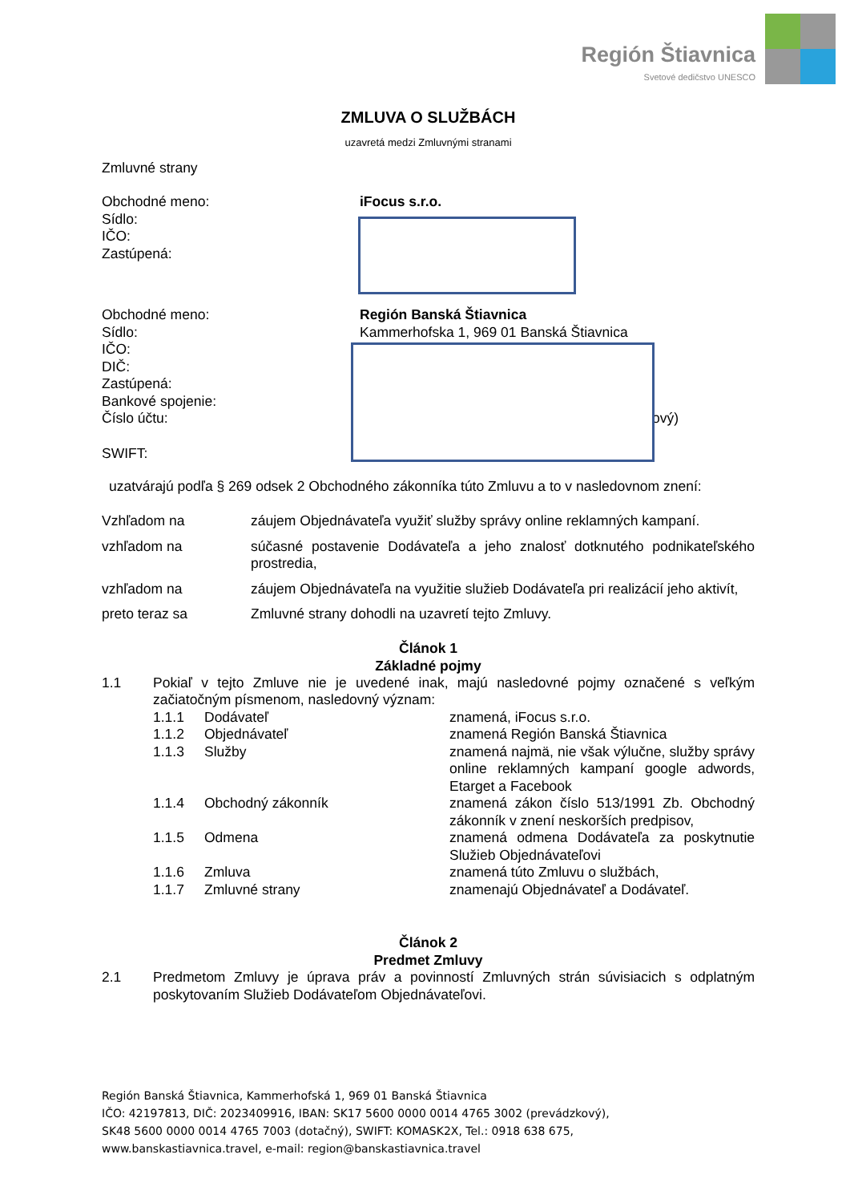Región Štiavnica
Svetové dedičstvo UNESCO
ZMLUVA O SLUŽBÁCH
uzavretá medzi Zmluvnými stranami
Zmluvné strany
Obchodné meno: iFocus s.r.o.
Sídlo:
IČO:
Zastúpená:
Obchodné meno: Región Banská Štiavnica
Sídlo:
Kammerhofska 1, 969 01 Banská Štiavnica
IČO:
DIČ:
Zastúpená:
Bankové spojenie:
Číslo účtu: ový)
SWIFT:
uzatvárajú podľa § 269 odsek 2 Obchodného zákonníka túto Zmluvu a to v nasledovnom znení:
Vzhľadom na záujem Objednávateľa využiť služby správy online reklamných kampaní.
vzhľadom na súčasné postavenie Dodávateľa a jeho znalosť dotknutého podnikateľského prostredia,
vzhľadom na záujem Objednávateľa na využitie služieb Dodávateľa pri realizácií jeho aktivít,
preto teraz sa Zmluvné strany dohodli na uzavretí tejto Zmluvy.
Článok 1
Základné pojmy
1.1 Pokiaľ v tejto Zmluve nie je uvedené inak, majú nasledovné pojmy označené s veľkým začiatočným písmenom, nasledovný význam:
1.1.1 Dodávateľ znamená, iFocus s.r.o.
1.1.2 Objednávateľ znamená Región Banská Štiavnica
1.1.3 Služby znamená najmä, nie však výlučne, služby správy online reklamných kampaní google adwords, Etarget a Facebook
1.1.4 Obchodný zákonník znamená zákon číslo 513/1991 Zb. Obchodný zákonník v znení neskorších predpisov,
1.1.5 Odmena znamená odmena Dodávateľa za poskytnutie Služieb Objednávateľovi
1.1.6 Zmluva znamená túto Zmluvu o službách,
1.1.7 Zmluvné strany znamenajú Objednávateľ a Dodávateľ.
Článok 2
Predmet Zmluvy
2.1 Predmetom Zmluvy je úprava práv a povinností Zmluvných strán súvisiacich s odplatným poskytovaním Služieb Dodávateľom Objednávateľovi.
Región Banská Štiavnica, Kammerhofská 1, 969 01 Banská Štiavnica
IČO: 42197813, DIČ: 2023409916, IBAN: SK17 5600 0000 0014 4765 3002 (prevádzkový),
SK48 5600 0000 0014 4765 7003 (dotačný), SWIFT: KOMASK2X, Tel.: 0918 638 675,
www.banskastiavnica.travel, e-mail: region@banskastiavnica.travel